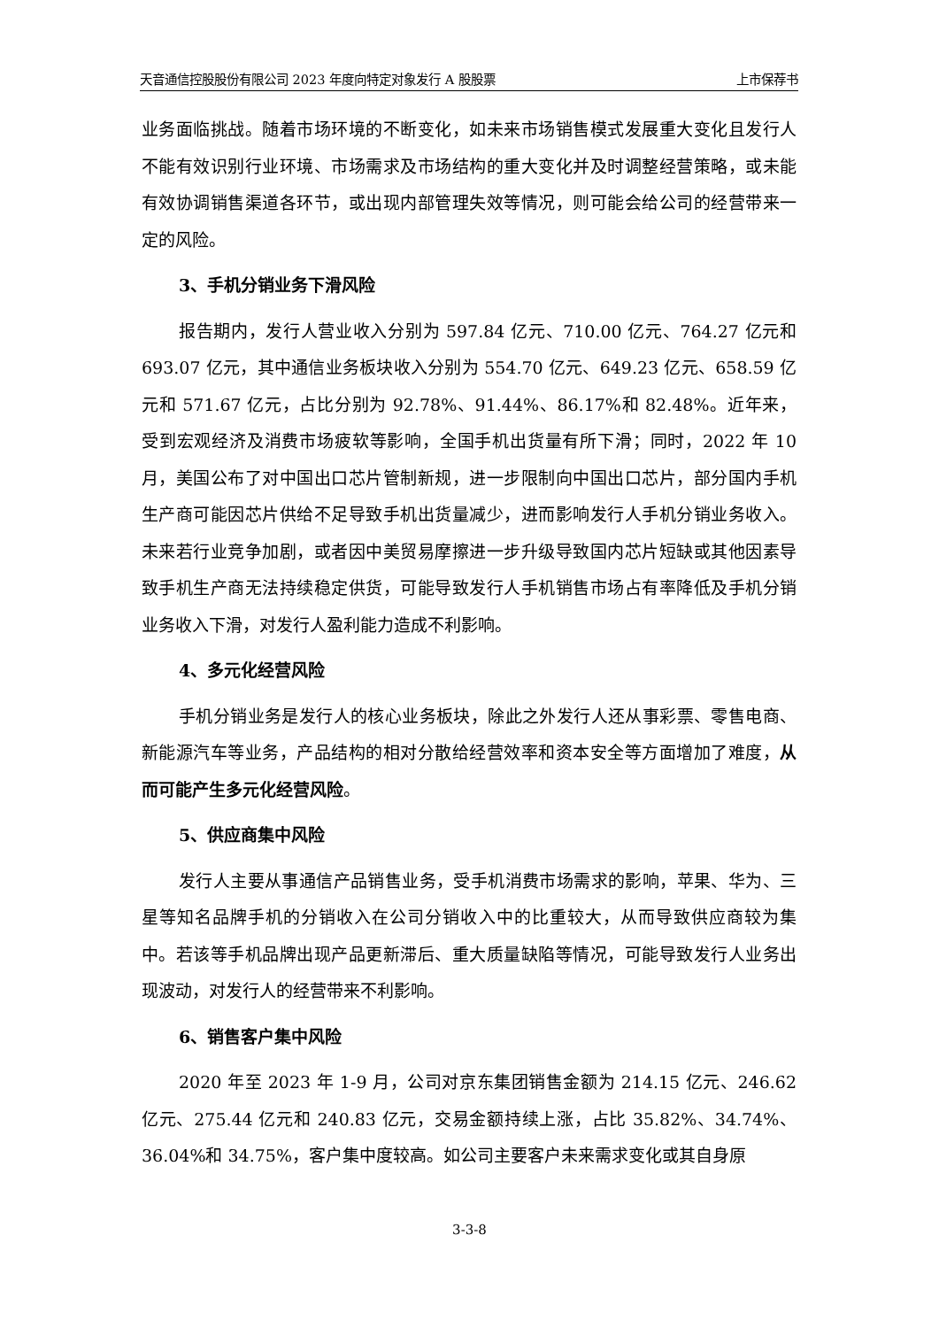天音通信控股股份有限公司 2023 年度向特定对象发行 A 股股票 上市保荐书
业务面临挑战。随着市场环境的不断变化，如未来市场销售模式发展重大变化且发行人不能有效识别行业环境、市场需求及市场结构的重大变化并及时调整经营策略，或未能有效协调销售渠道各环节，或出现内部管理失效等情况，则可能会给公司的经营带来一定的风险。
3、手机分销业务下滑风险
报告期内，发行人营业收入分别为 597.84 亿元、710.00 亿元、764.27 亿元和 693.07 亿元，其中通信业务板块收入分别为 554.70 亿元、649.23 亿元、658.59 亿元和 571.67 亿元，占比分别为 92.78%、91.44%、86.17%和 82.48%。近年来，受到宏观经济及消费市场疲软等影响，全国手机出货量有所下滑；同时，2022 年 10 月，美国公布了对中国出口芯片管制新规，进一步限制向中国出口芯片，部分国内手机生产商可能因芯片供给不足导致手机出货量减少，进而影响发行人手机分销业务收入。未来若行业竞争加剧，或者因中美贸易摩擦进一步升级导致国内芯片短缺或其他因素导致手机生产商无法持续稳定供货，可能导致发行人手机销售市场占有率降低及手机分销业务收入下滑，对发行人盈利能力造成不利影响。
4、多元化经营风险
手机分销业务是发行人的核心业务板块，除此之外发行人还从事彩票、零售电商、新能源汽车等业务，产品结构的相对分散给经营效率和资本安全等方面增加了难度，从而可能产生多元化经营风险。
5、供应商集中风险
发行人主要从事通信产品销售业务，受手机消费市场需求的影响，苹果、华为、三星等知名品牌手机的分销收入在公司分销收入中的比重较大，从而导致供应商较为集中。若该等手机品牌出现产品更新滞后、重大质量缺陷等情况，可能导致发行人业务出现波动，对发行人的经营带来不利影响。
6、销售客户集中风险
2020 年至 2023 年 1-9 月，公司对京东集团销售金额为 214.15 亿元、246.62 亿元、275.44 亿元和 240.83 亿元，交易金额持续上涨，占比 35.82%、34.74%、36.04%和 34.75%，客户集中度较高。如公司主要客户未来需求变化或其自身原
3-3-8